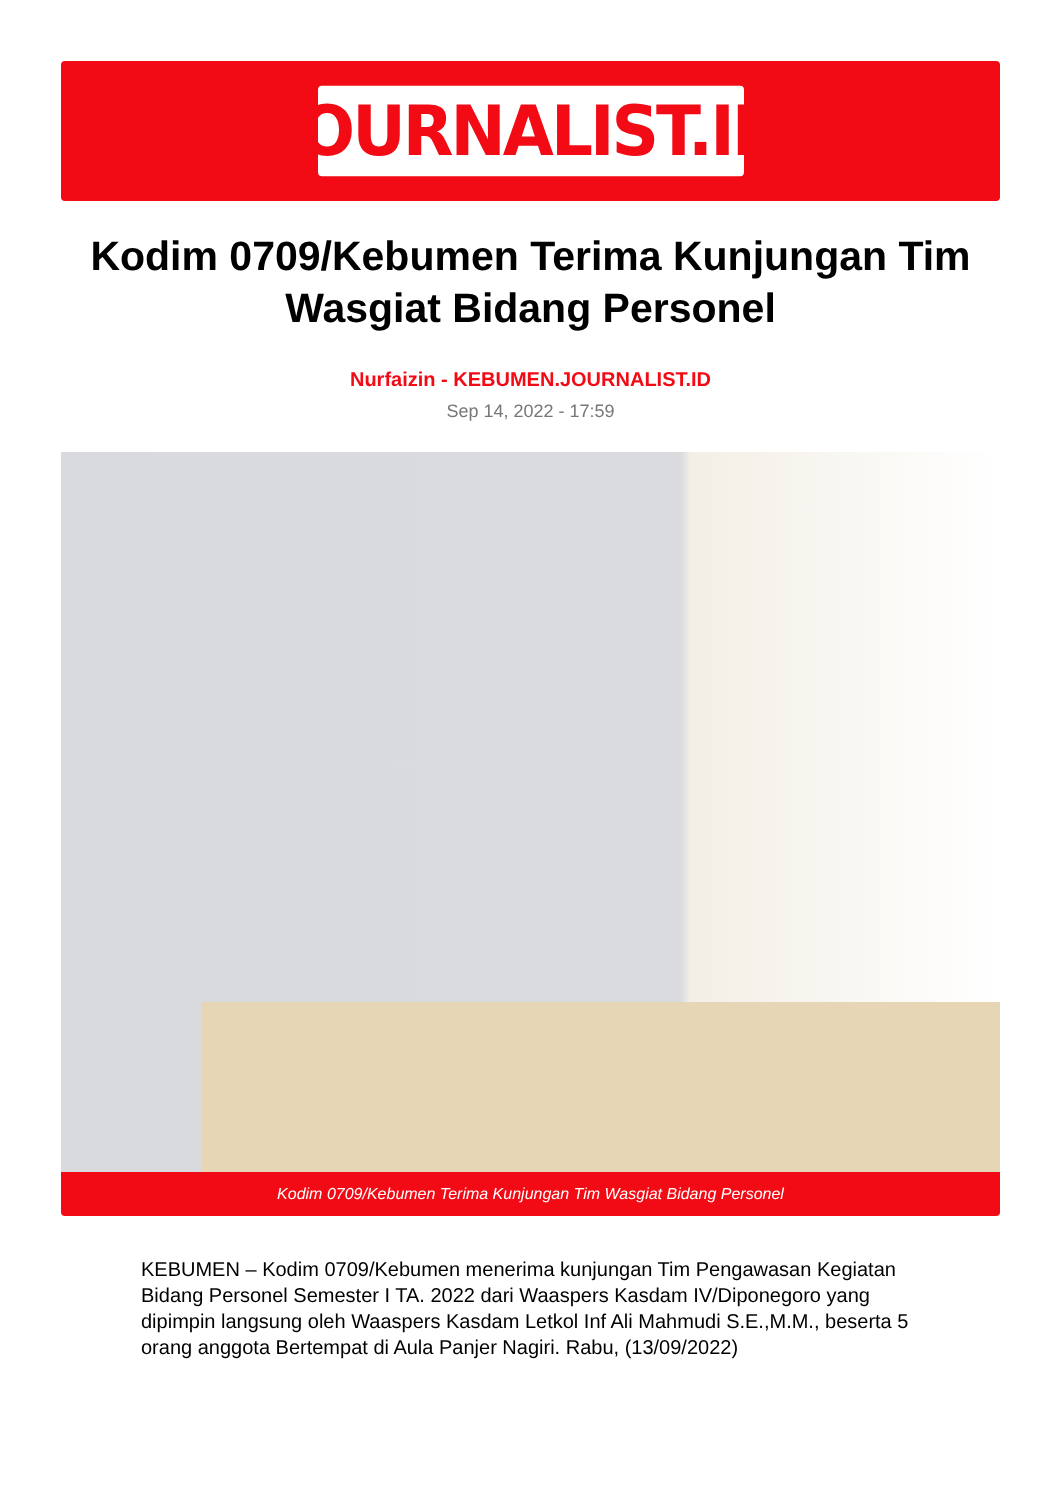JOURNALIST.ID
Kodim 0709/Kebumen Terima Kunjungan Tim Wasgiat Bidang Personel
Nurfaizin - KEBUMEN.JOURNALIST.ID
Sep 14, 2022 - 17:59
Kodim 0709/Kebumen Terima Kunjungan Tim Wasgiat Bidang Personel
KEBUMEN – Kodim 0709/Kebumen menerima kunjungan Tim Pengawasan Kegiatan Bidang Personel Semester I TA. 2022 dari Waaspers Kasdam IV/Diponegoro yang dipimpin langsung oleh Waaspers Kasdam Letkol Inf Ali Mahmudi S.E.,M.M., beserta 5 orang anggota Bertempat di Aula Panjer Nagiri. Rabu, (13/09/2022)